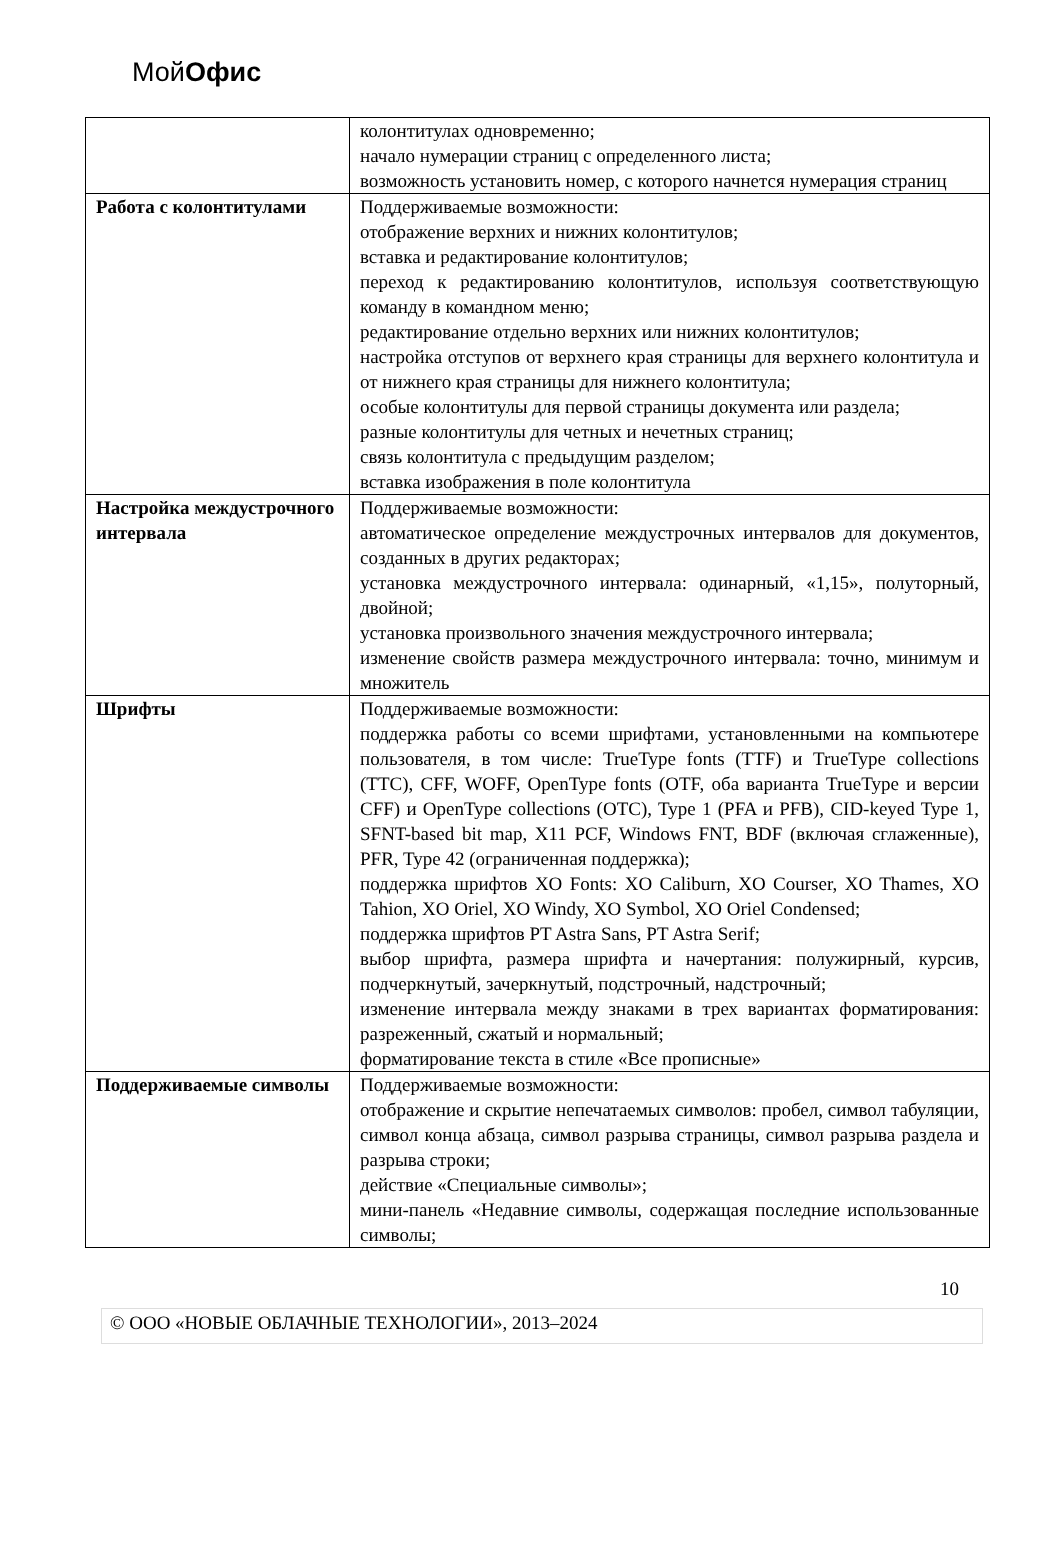МойОфис
| | колонтитулах одновременно; начало нумерации страниц с определенного листа; возможность установить номер, с которого начнется нумерация страниц |
| Работа с колонтитулами | Поддерживаемые возможности: отображение верхних и нижних колонтитулов; вставка и редактирование колонтитулов; переход к редактированию колонтитулов, используя соответствующую команду в командном меню; редактирование отдельно верхних или нижних колонтитулов; настройка отступов от верхнего края страницы для верхнего колонтитула и от нижнего края страницы для нижнего колонтитула; особые колонтитулы для первой страницы документа или раздела; разные колонтитулы для четных и нечетных страниц; связь колонтитула с предыдущим разделом; вставка изображения в поле колонтитула |
| Настройка междустрочного интервала | Поддерживаемые возможности: автоматическое определение междустрочных интервалов для документов, созданных в других редакторах; установка междустрочного интервала: одинарный, «1,15», полуторный, двойной; установка произвольного значения междустрочного интервала; изменение свойств размера междустрочного интервала: точно, минимум и множитель |
| Шрифты | Поддерживаемые возможности: поддержка работы со всеми шрифтами, установленными на компьютере пользователя, в том числе: TrueType fonts (TTF) и TrueType collections (TTC), CFF, WOFF, OpenType fonts (OTF, оба варианта TrueType и версии CFF) и OpenType collections (OTC), Type 1 (PFA и PFB), CID-keyed Type 1, SFNT-based bit map, X11 PCF, Windows FNT, BDF (включая сглаженные), PFR, Type 42 (ограниченная поддержка); поддержка шрифтов XO Fonts: XO Caliburn, XO Courser, XO Thames, XO Tahion, XO Oriel, XO Windy, XO Symbol, XO Oriel Condensed; поддержка шрифтов PT Astra Sans, PT Astra Serif; выбор шрифта, размера шрифта и начертания: полужирный, курсив, подчеркнутый, зачеркнутый, подстрочный, надстрочный; изменение интервала между знаками в трех вариантах форматирования: разреженный, сжатый и нормальный; форматирование текста в стиле «Все прописные» |
| Поддерживаемые символы | Поддерживаемые возможности: отображение и скрытие непечатаемых символов: пробел, символ табуляции, символ конца абзаца, символ разрыва страницы, символ разрыва раздела и разрыва строки; действие «Специальные символы»; мини-панель «Недавние символы, содержащая последние использованные символы; |
10
© ООО «НОВЫЕ ОБЛАЧНЫЕ ТЕХНОЛОГИИ», 2013–2024